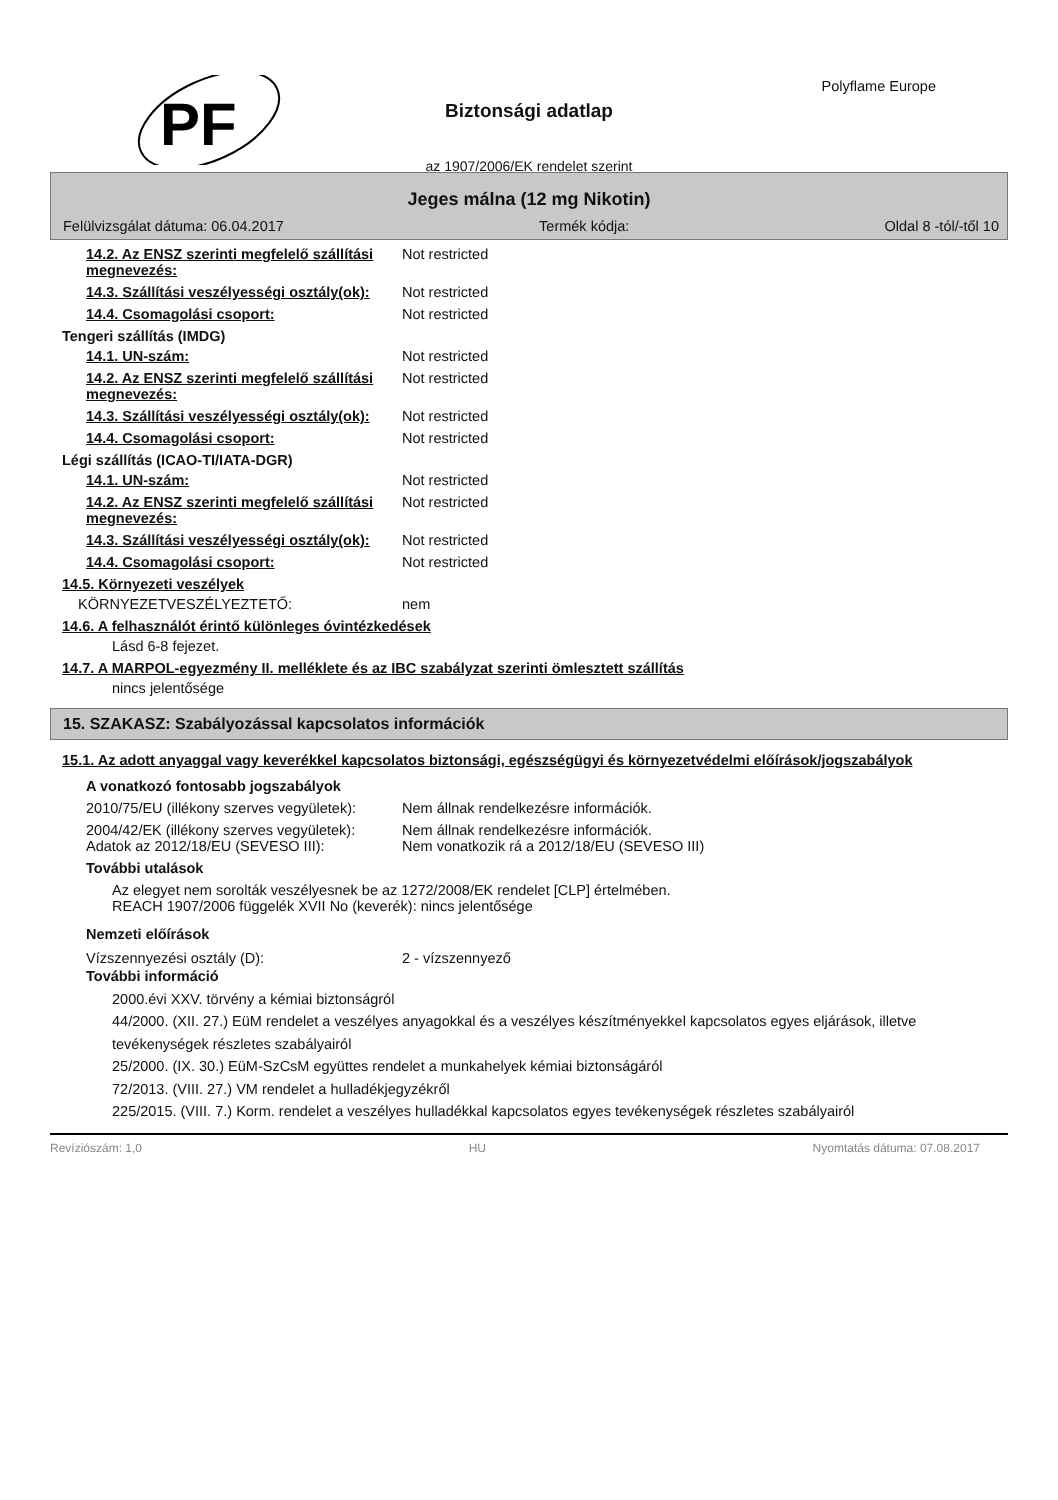PF
Polyflame Europe
Biztonsági adatlap
az 1907/2006/EK rendelet szerint
Jeges málna (12 mg Nikotin)
Felülvizsgálat dátuma: 06.04.2017 Termék kódja: Oldal 8 -tól/-től 10
14.2. Az ENSZ szerinti megfelelő szállítási megnevezés:
Not restricted
14.3. Szállítási veszélyességi osztály(ok):
Not restricted
14.4. Csomagolási csoport: Not restricted
Tengeri szállítás (IMDG)
14.1. UN-szám: Not restricted
14.2. Az ENSZ szerinti megfelelő szállítási megnevezés:
Not restricted
14.3. Szállítási veszélyességi osztály(ok):
Not restricted
14.4. Csomagolási csoport: Not restricted
Légi szállítás (ICAO-TI/IATA-DGR)
14.1. UN-szám: Not restricted
14.2. Az ENSZ szerinti megfelelő szállítási megnevezés:
Not restricted
14.3. Szállítási veszélyességi osztály(ok):
Not restricted
14.4. Csomagolási csoport: Not restricted
14.5. Környezeti veszélyek
KÖRNYEZETVESZÉLYEZTETŐ: nem
14.6. A felhasználót érintő különleges óvintézkedések
Lásd 6-8 fejezet.
14.7. A MARPOL-egyezmény II. melléklete és az IBC szabályzat szerinti ömlesztett szállítás
nincs jelentősége
15. SZAKASZ: Szabályozással kapcsolatos információk
15.1. Az adott anyaggal vagy keverékkel kapcsolatos biztonsági, egészségügyi és környezetvédelmi előírások/jogszabályok
A vonatkozó fontosabb jogszabályok
2010/75/EU (illékony szerves vegyületek):
Nem állnak rendelkezésre információk.
2004/42/EK (illékony szerves vegyületek):
Nem állnak rendelkezésre információk.
Adatok az 2012/18/EU (SEVESO III): Nem vonatkozik rá a 2012/18/EU (SEVESO III)
További utalások
Az elegyet nem sorolták veszélyesnek be az 1272/2008/EK rendelet [CLP] értelmében.
REACH 1907/2006 függelék XVII No (keverék): nincs jelentősége
Nemzeti előírások
Vízszennyezési osztály (D): 2 - vízszennyező
További információ
2000.évi XXV. törvény a kémiai biztonságról
44/2000. (XII. 27.) EüM rendelet a veszélyes anyagokkal és a veszélyes készítményekkel kapcsolatos egyes eljárások, illetve tevékenységek részletes szabályairól
25/2000. (IX. 30.) EüM-SzCsM együttes rendelet a munkahelyek kémiai biztonságáról
72/2013. (VIII. 27.) VM rendelet a hulladékjegyzékről
225/2015. (VIII. 7.) Korm. rendelet a veszélyes hulladékkal kapcsolatos egyes tevékenységek részletes szabályairól
Revíziószám: 1,0 HU Nyomtatás dátuma: 07.08.2017